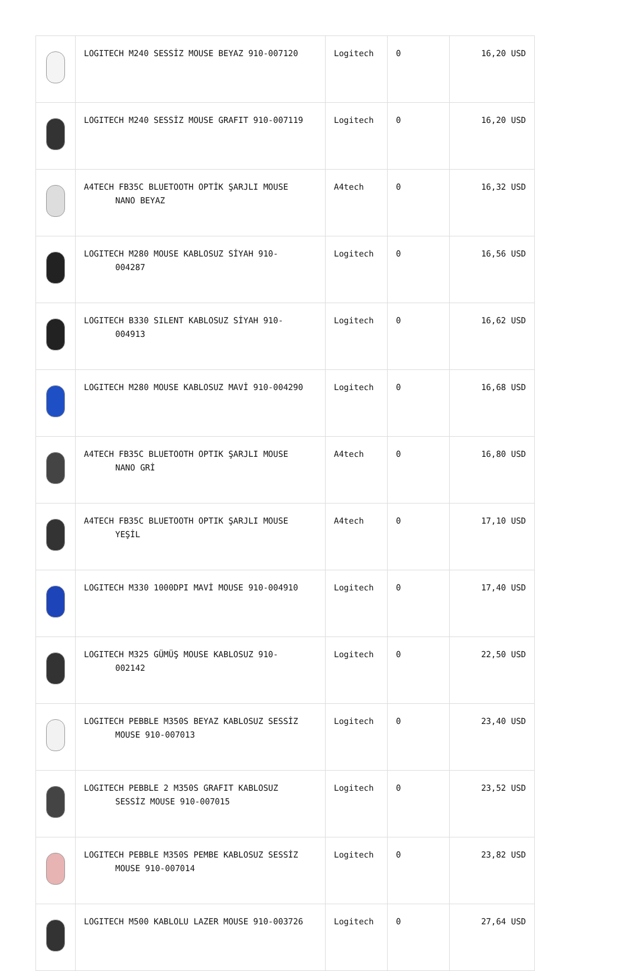| | LOGITECH M240 SESSİZ MOUSE BEYAZ 910-007120 | Logitech | 0 | 16,20 USD |
| | LOGITECH M240 SESSİZ MOUSE GRAFIT 910-007119 | Logitech | 0 | 16,20 USD |
| | A4TECH FB35C BLUETOOTH OPTİK ŞARJLI MOUSE NANO BEYAZ | A4tech | 0 | 16,32 USD |
| | LOGITECH M280 MOUSE KABLOSUZ SİYAH 910- 004287 | Logitech | 0 | 16,56 USD |
| | LOGITECH B330 SILENT KABLOSUZ SİYAH 910- 004913 | Logitech | 0 | 16,62 USD |
| | LOGITECH M280 MOUSE KABLOSUZ MAVİ 910-004290 | Logitech | 0 | 16,68 USD |
| | A4TECH FB35C BLUETOOTH OPTIK ŞARJLI MOUSE NANO GRİ | A4tech | 0 | 16,80 USD |
| | A4TECH FB35C BLUETOOTH OPTIK ŞARJLI MOUSE YEŞİL | A4tech | 0 | 17,10 USD |
| | LOGITECH M330 1000DPI MAVİ MOUSE 910-004910 | Logitech | 0 | 17,40 USD |
| | LOGITECH M325 GÜMÜŞ MOUSE KABLOSUZ 910- 002142 | Logitech | 0 | 22,50 USD |
| | LOGITECH PEBBLE M350S BEYAZ KABLOSUZ SESSİZ MOUSE 910-007013 | Logitech | 0 | 23,40 USD |
| | LOGITECH PEBBLE 2 M350S GRAFIT KABLOSUZ SESSİZ MOUSE 910-007015 | Logitech | 0 | 23,52 USD |
| | LOGITECH PEBBLE M350S PEMBE KABLOSUZ SESSİZ MOUSE 910-007014 | Logitech | 0 | 23,82 USD |
| | LOGITECH M500 KABLOLU LAZER MOUSE 910-003726 | Logitech | 0 | 27,64 USD |